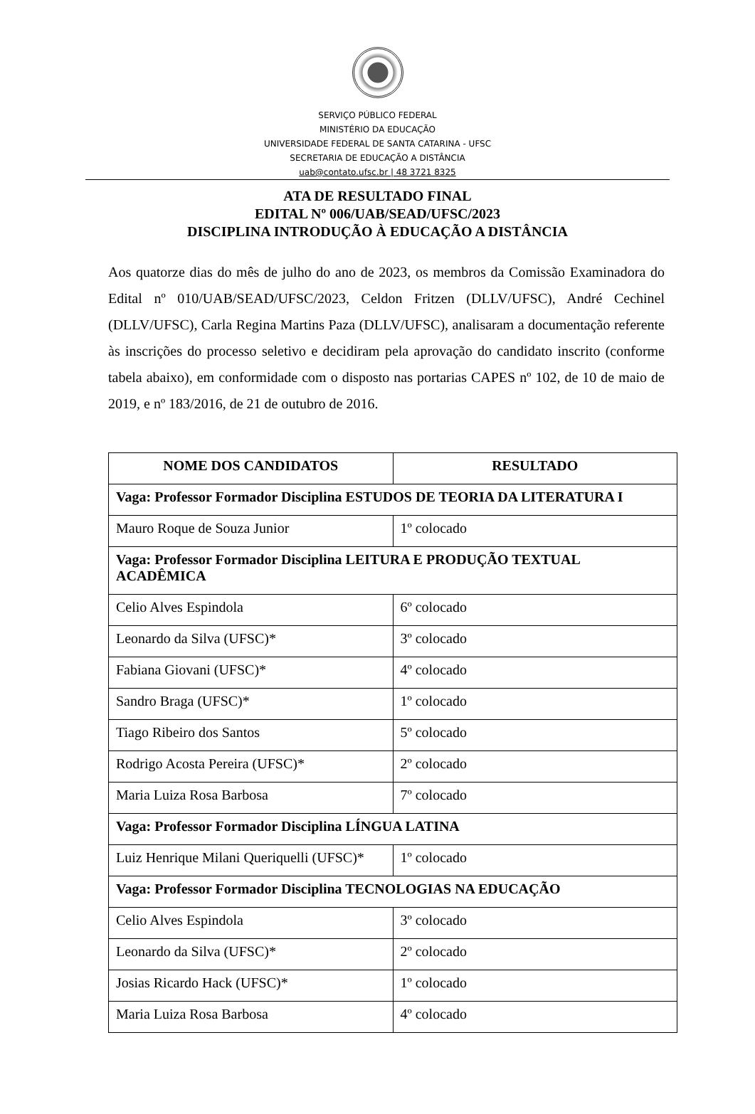SERVIÇO PÚBLICO FEDERAL
MINISTÉRIO DA EDUCAÇÃO
UNIVERSIDADE FEDERAL DE SANTA CATARINA - UFSC
SECRETARIA DE EDUCAÇÃO A DISTÂNCIA
uab@contato.ufsc.br | 48 3721 8325
ATA DE RESULTADO FINAL
EDITAL Nº 006/UAB/SEAD/UFSC/2023
DISCIPLINA INTRODUÇÃO À EDUCAÇÃO A DISTÂNCIA
Aos quatorze dias do mês de julho do ano de 2023, os membros da Comissão Examinadora do Edital nº 010/UAB/SEAD/UFSC/2023, Celdon Fritzen (DLLV/UFSC), André Cechinel (DLLV/UFSC), Carla Regina Martins Paza (DLLV/UFSC), analisaram a documentação referente às inscrições do processo seletivo e decidiram pela aprovação do candidato inscrito (conforme tabela abaixo), em conformidade com o disposto nas portarias CAPES nº 102, de 10 de maio de 2019, e nº 183/2016, de 21 de outubro de 2016.
| NOME DOS CANDIDATOS | RESULTADO |
| --- | --- |
| Vaga: Professor Formador Disciplina ESTUDOS DE TEORIA DA LITERATURA I | |
| Mauro Roque de Souza Junior | 1º colocado |
| Vaga: Professor Formador Disciplina LEITURA E PRODUÇÃO TEXTUAL ACADÊMICA | |
| Celio Alves Espindola | 6º colocado |
| Leonardo da Silva (UFSC)* | 3º colocado |
| Fabiana Giovani (UFSC)* | 4º colocado |
| Sandro Braga (UFSC)* | 1º colocado |
| Tiago Ribeiro dos Santos | 5º colocado |
| Rodrigo Acosta Pereira (UFSC)* | 2º colocado |
| Maria Luiza Rosa Barbosa | 7º colocado |
| Vaga: Professor Formador Disciplina LÍNGUA LATINA | |
| Luiz Henrique Milani Queriquelli (UFSC)* | 1º colocado |
| Vaga: Professor Formador Disciplina TECNOLOGIAS NA EDUCAÇÃO | |
| Celio Alves Espindola | 3º colocado |
| Leonardo da Silva (UFSC)* | 2º colocado |
| Josias Ricardo Hack (UFSC)* | 1º colocado |
| Maria Luiza Rosa Barbosa | 4º colocado |